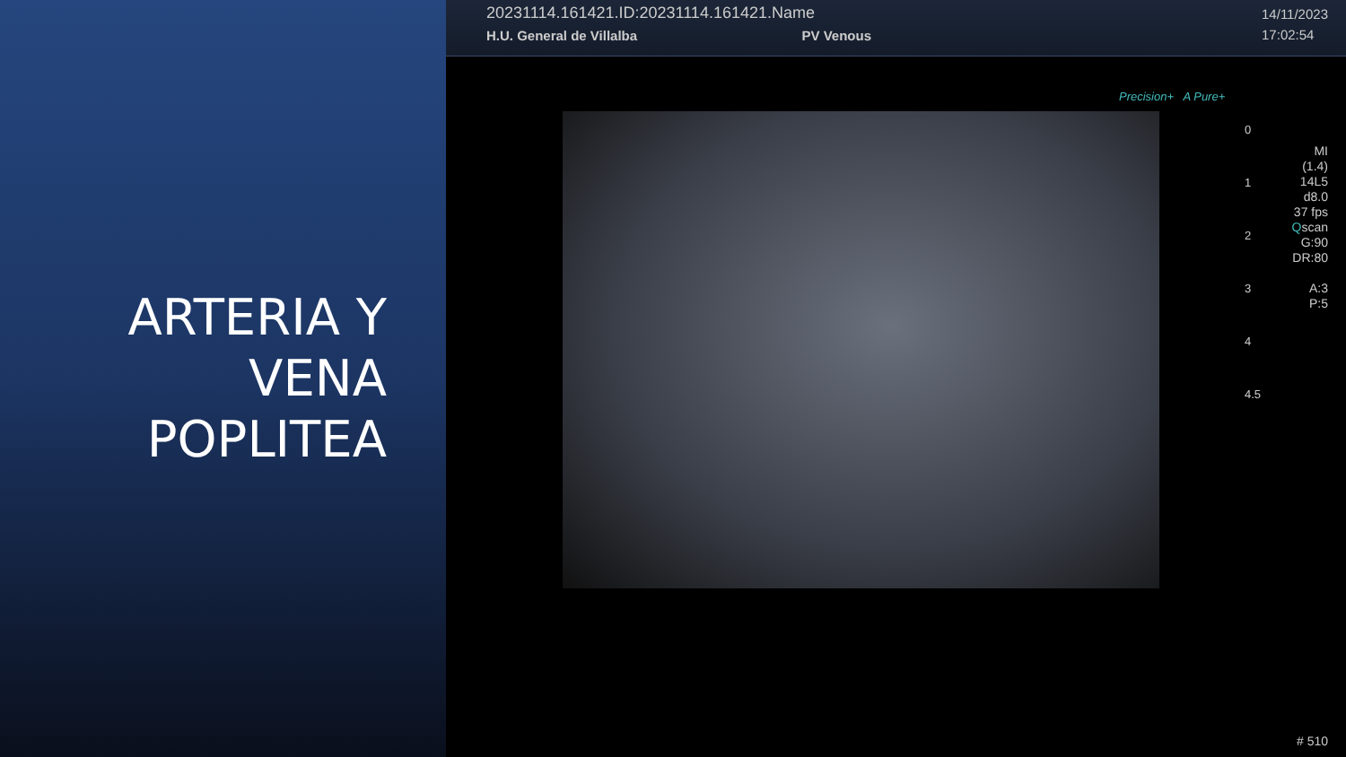ARTERIA Y
VENA
POPLITEA
20231114.161421.ID:20231114.161421.Name
H.U. General de Villalba PV Venous
14/11/2023
17:02:54
Precision+ A Pure+
0
1
2
3
4
4.5
MI
(1.4)
14L5
d8.0
37 fps
Qscan
G:90
DR:80
A:3
P:5
# 510